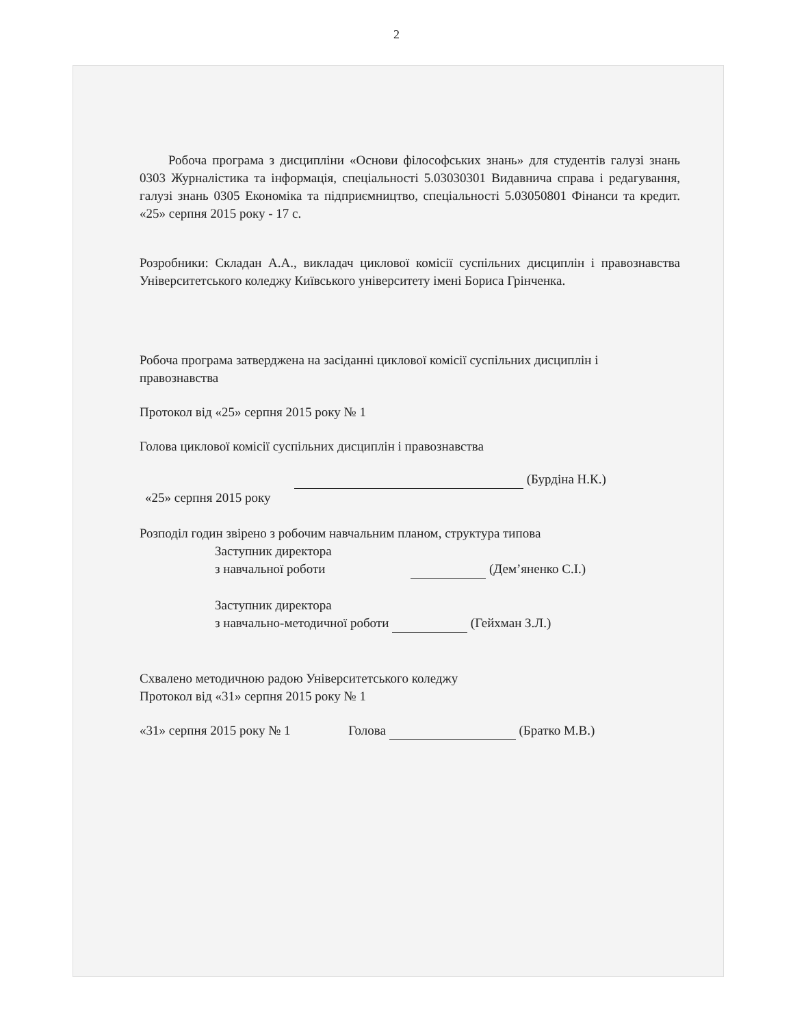2
Робоча програма з дисципліни «Основи філософських знань» для студентів галузі знань 0303 Журналістика та інформація, спеціальності 5.03030301 Видавнича справа і редагування, галузі знань 0305 Економіка та підприємництво, спеціальності 5.03050801 Фінанси та кредит. «25» серпня 2015 року - 17 с.
Розробники: Складан А.А., викладач циклової комісії суспільних дисциплін і правознавства Університетського коледжу Київського університету імені Бориса Грінченка.
Робоча програма затверджена на засіданні циклової комісії суспільних дисциплін і правознавства
Протокол від «25» серпня 2015 року № 1
Голова циклової комісії суспільних дисциплін і правознавства
(Бурдіна Н.К.)
«25» серпня 2015 року
Розподіл годин звірено з робочим навчальним планом, структура типова
Заступник директора
з навчальної роботи (Дем’яненко С.І.)
Заступник директора
з навчально-методичної роботи (Гейхман З.Л.)
Схвалено методичною радою Університетського коледжу
Протокол від «31» серпня 2015 року № 1
«31» серпня 2015 року № 1 Голова (Братко М.В.)